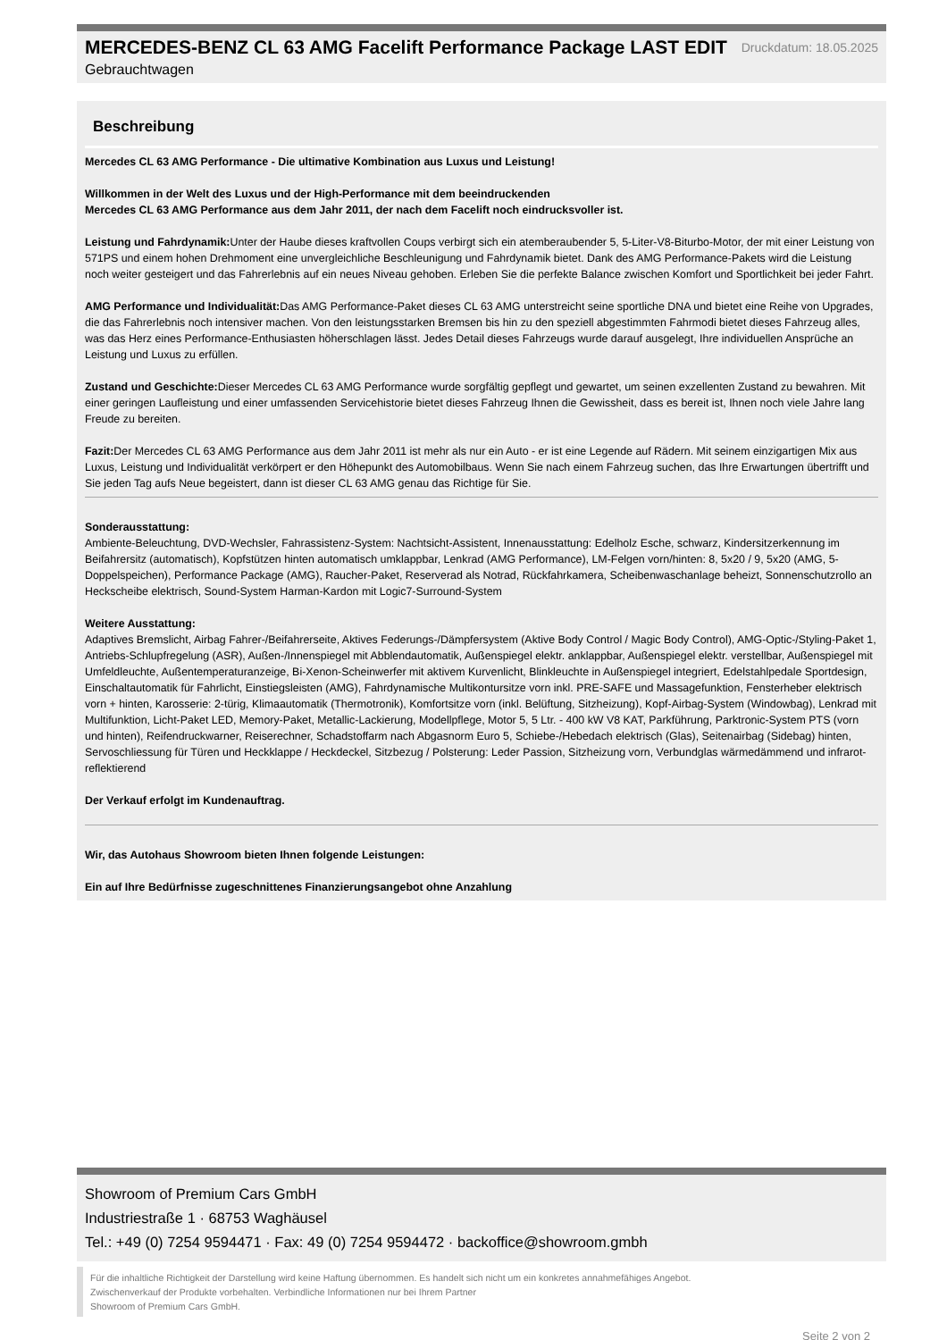MERCEDES-BENZ CL 63 AMG Facelift Performance Package LAST EDIT
Druckdatum: 18.05.2025
Gebrauchtwagen
Beschreibung
Mercedes CL 63 AMG Performance - Die ultimative Kombination aus Luxus und Leistung!
Willkommen in der Welt des Luxus und der High-Performance mit dem beeindruckenden
Mercedes CL 63 AMG Performance aus dem Jahr 2011, der nach dem Facelift noch eindrucksvoller ist.
Leistung und Fahrdynamik: Unter der Haube dieses kraftvollen Coups verbirgt sich ein atemberaubender 5, 5-Liter-V8-Biturbo-Motor, der mit einer Leistung von 571PS und einem hohen Drehmoment eine unvergleichliche Beschleunigung und Fahrdynamik bietet. Dank des AMG Performance-Pakets wird die Leistung noch weiter gesteigert und das Fahrerlebnis auf ein neues Niveau gehoben. Erleben Sie die perfekte Balance zwischen Komfort und Sportlichkeit bei jeder Fahrt.
AMG Performance und Individualität: Das AMG Performance-Paket dieses CL 63 AMG unterstreicht seine sportliche DNA und bietet eine Reihe von Upgrades, die das Fahrerlebnis noch intensiver machen. Von den leistungsstarken Bremsen bis hin zu den speziell abgestimmten Fahrmodi bietet dieses Fahrzeug alles, was das Herz eines Performance-Enthusiasten höherschlagen lässt. Jedes Detail dieses Fahrzeugs wurde darauf ausgelegt, Ihre individuellen Ansprüche an Leistung und Luxus zu erfüllen.
Zustand und Geschichte: Dieser Mercedes CL 63 AMG Performance wurde sorgfältig gepflegt und gewartet, um seinen exzellenten Zustand zu bewahren. Mit einer geringen Laufleistung und einer umfassenden Servicehistorie bietet dieses Fahrzeug Ihnen die Gewissheit, dass es bereit ist, Ihnen noch viele Jahre lang Freude zu bereiten.
Fazit: Der Mercedes CL 63 AMG Performance aus dem Jahr 2011 ist mehr als nur ein Auto - er ist eine Legende auf Rädern. Mit seinem einzigartigen Mix aus Luxus, Leistung und Individualität verkörpert er den Höhepunkt des Automobilbaus. Wenn Sie nach einem Fahrzeug suchen, das Ihre Erwartungen übertrifft und Sie jeden Tag aufs Neue begeistert, dann ist dieser CL 63 AMG genau das Richtige für Sie.
Sonderausstattung:
Ambiente-Beleuchtung, DVD-Wechsler, Fahrassistenz-System: Nachtsicht-Assistent, Innenausstattung: Edelholz Esche, schwarz, Kindersitzerkennung im Beifahrersitz (automatisch), Kopfstützen hinten automatisch umklappbar, Lenkrad (AMG Performance), LM-Felgen vorn/hinten: 8, 5x20 / 9, 5x20 (AMG, 5-Doppelspeichen), Performance Package (AMG), Raucher-Paket, Reserverad als Notrad, Rückfahrkamera, Scheibenwaschanlage beheizt, Sonnenschutzrollo an Heckscheibe elektrisch, Sound-System Harman-Kardon mit Logic7-Surround-System
Weitere Ausstattung:
Adaptives Bremslicht, Airbag Fahrer-/Beifahrerseite, Aktives Federungs-/Dämpfersystem (Aktive Body Control / Magic Body Control), AMG-Optic-/Styling-Paket 1, Antriebs-Schlupfregelung (ASR), Außen-/Innenspiegel mit Abblendautomatik, Außenspiegel elektr. anklappbar, Außenspiegel elektr. verstellbar, Außenspiegel mit Umfeldleuchte, Außentemperaturanzeige, Bi-Xenon-Scheinwerfer mit aktivem Kurvenlicht, Blinkleuchte in Außenspiegel integriert, Edelstahlpedale Sportdesign, Einschaltautomatik für Fahrlicht, Einstiegsleisten (AMG), Fahrdynamische Multikontursitze vorn inkl. PRE-SAFE und Massagefunktion, Fensterheber elektrisch vorn + hinten, Karosserie: 2-türig, Klimaautomatik (Thermotronik), Komfortsitze vorn (inkl. Belüftung, Sitzheizung), Kopf-Airbag-System (Windowbag), Lenkrad mit Multifunktion, Licht-Paket LED, Memory-Paket, Metallic-Lackierung, Modellpflege, Motor 5, 5 Ltr. - 400 kW V8 KAT, Parkführung, Parktronic-System PTS (vorn und hinten), Reifendruckwarner, Reiserechner, Schadstoffarm nach Abgasnorm Euro 5, Schiebe-/Hebedach elektrisch (Glas), Seitenairbag (Sidebag) hinten, Servoschliessung für Türen und Heckklappe / Heckdeckel, Sitzbezug / Polsterung: Leder Passion, Sitzheizung vorn, Verbundglas wärmedämmend und infrarot-reflektierend
Der Verkauf erfolgt im Kundenauftrag.
Wir, das Autohaus Showroom bieten Ihnen folgende Leistungen:
Ein auf Ihre Bedürfnisse zugeschnittenes Finanzierungsangebot ohne Anzahlung
Showroom of Premium Cars GmbH
Industriestraße 1 · 68753 Waghäusel
Tel.: +49 (0) 7254 9594471 · Fax: 49 (0) 7254 9594472 · backoffice@showroom.gmbh
Für die inhaltliche Richtigkeit der Darstellung wird keine Haftung übernommen. Es handelt sich nicht um ein konkretes annahmefähiges Angebot.
Zwischenverkauf der Produkte vorbehalten. Verbindliche Informationen nur bei Ihrem Partner
Showroom of Premium Cars GmbH.
Seite 2 von 2